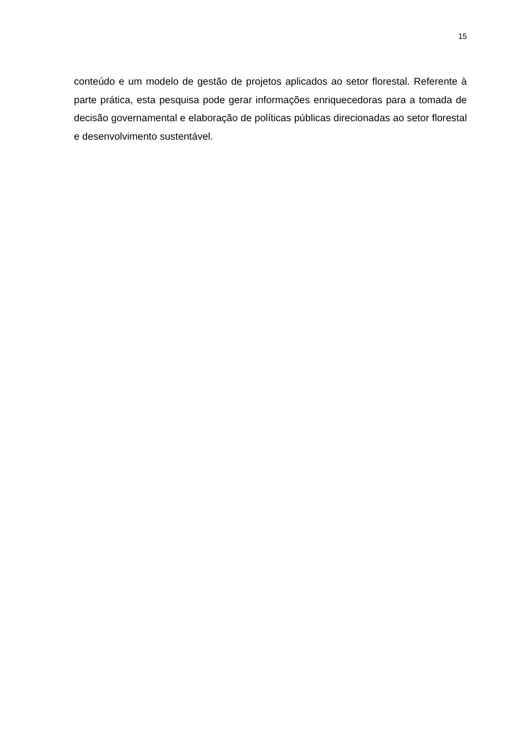15
conteúdo e um modelo de gestão de projetos aplicados ao setor florestal. Referente à parte prática, esta pesquisa pode gerar informações enriquecedoras para a tomada de decisão governamental e elaboração de políticas públicas direcionadas ao setor florestal e desenvolvimento sustentável.